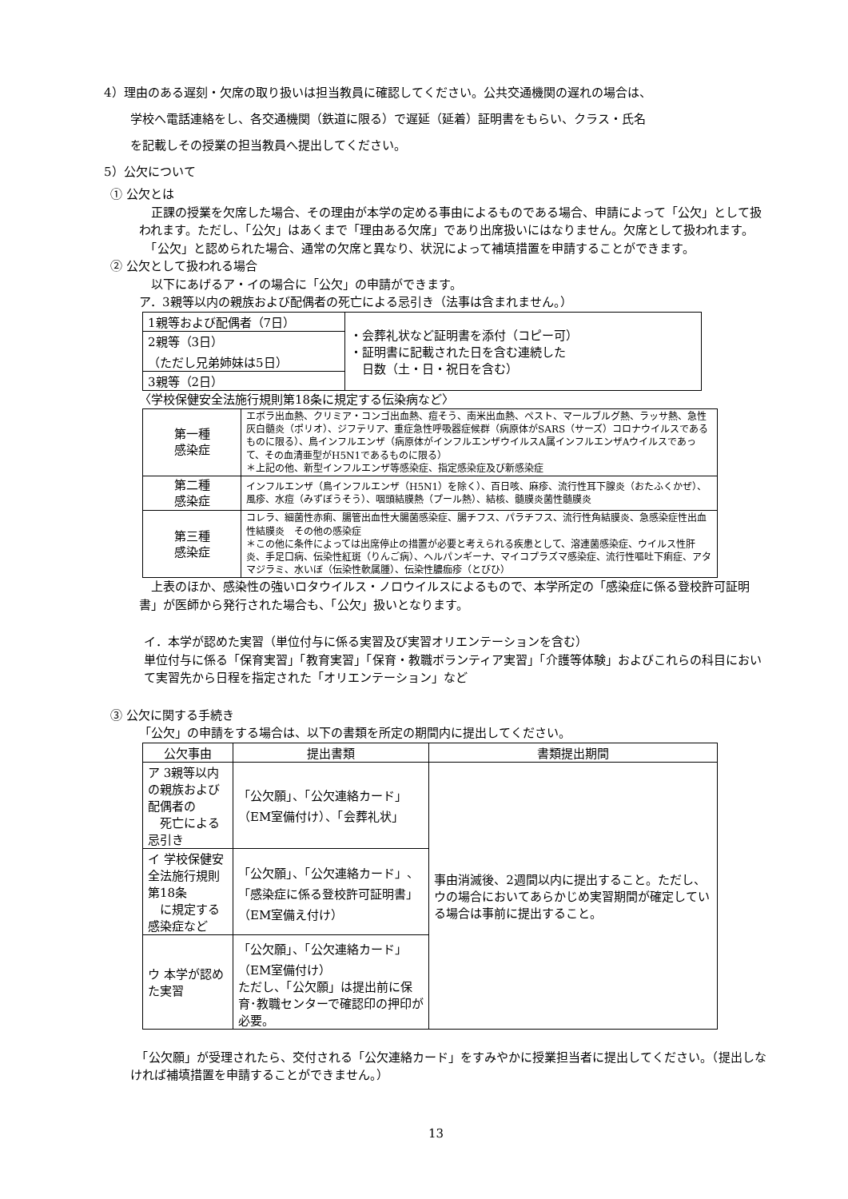4）理由のある遅刻・欠席の取り扱いは担当教員に確認してください。公共交通機関の遅れの場合は、
学校へ電話連絡をし、各交通機関（鉄道に限る）で遅延（延着）証明書をもらい、クラス・氏名
を記載しその授業の担当教員へ提出してください。
5）公欠について
① 公欠とは
　正課の授業を欠席した場合、その理由が本学の定める事由によるものである場合、申請によって「公欠」として扱われます。ただし、「公欠」はあくまで「理由ある欠席」であり出席扱いにはなりません。欠席として扱われます。
　「公欠」と認められた場合、通常の欠席と異なり、状況によって補填措置を申請することができます。
② 公欠として扱われる場合
　以下にあげるア・イの場合に「公欠」の申請ができます。
ア．3親等以内の親族および配偶者の死亡による忌引き（法事は含まれません。）
| 1親等および配偶者（7日） | ・会葬礼状など証明書を添付（コピー可） ・証明書に記載された日を含む連続した 日数（土・日・祝日を含む） |
| 2親等（3日） （ただし兄弟姉妹は5日） | |
| 3親等（2日） | |
〈学校保健安全法施行規則第18条に規定する伝染病など〉
| 第一種 感染症 | エボラ出血熱、クリミア・コンゴ出血熱、痘そう、南米出血熱、ペスト、マールブルグ熱、ラッサ熱、急性灰白髄炎（ポリオ）、ジフテリア、重症急性呼吸器症候群（病原体がSARS（サーズ）コロナウイルスであるものに限る）、鳥インフルエンザ（病原体がインフルエンザウイルスA属インフルエンザAウイルスであって、その血清亜型がH5N1であるものに限る） ＊上記の他、新型インフルエンザ等感染症、指定感染症及び新感染症 |
| 第二種 感染症 | インフルエンザ（鳥インフルエンザ（H5N1）を除く）、百日咳、麻疹、流行性耳下腺炎（おたふくかぜ）、風疹、水痘（みずぼうそう）、咽頭結膜熱（プール熱）、結核、髄膜炎菌性髄膜炎 |
| 第三種 感染症 | コレラ、細菌性赤痢、腸管出血性大腸菌感染症、腸チフス、パラチフス、流行性角結膜炎、急感染症性出血性結膜炎 その他の感染症 ＊この他に条件によっては出席停止の措置が必要と考えられる疾患として、溶連菌感染症、ウイルス性肝炎、手足口病、伝染性紅斑（りんご病）、ヘルパンギーナ、マイコプラズマ感染症、流行性嘔吐下痢症、アタマジラミ、水いぼ（伝染性軟属腫）、伝染性膿痂疹（とびひ） |
　上表のほか、感染性の強いロタウイルス・ノロウイルスによるもので、本学所定の「感染症に係る登校許可証明書」が医師から発行された場合も、「公欠」扱いとなります。
イ．本学が認めた実習（単位付与に係る実習及び実習オリエンテーションを含む）
単位付与に係る「保育実習」「教育実習」「保育・教職ボランティア実習」「介護等体験」およびこれらの科目において実習先から日程を指定された「オリエンテーション」など
③ 公欠に関する手続き
「公欠」の申請をする場合は、以下の書類を所定の期間内に提出してください。
| 公欠事由 | 提出書類 | 書類提出期間 |
| --- | --- | --- |
| ア 3親等以内の親族および配偶者の 死亡による忌引き | 「公欠願」、「公欠連絡カード」 （EM室備付け）、「会葬礼状」 | 事由消滅後、2週間以内に提出すること。ただし、ウの場合においてあらかじめ実習期間が確定している場合は事前に提出すること。 |
| イ 学校保健安全法施行規則第18条 に規定する感染症など | 「公欠願」、「公欠連絡カード」、「感染症に係る登校許可証明書」（EM室備え付け） | |
| ウ 本学が認めた実習 | 「公欠願」、「公欠連絡カード」（EM室備付け） ただし、「公欠願」は提出前に保育･教職センターで確認印の押印が必要。 | |
　「公欠願」が受理されたら、交付される「公欠連絡カード」をすみやかに授業担当者に提出してください。（提出しなければ補填措置を申請することができません。）
13